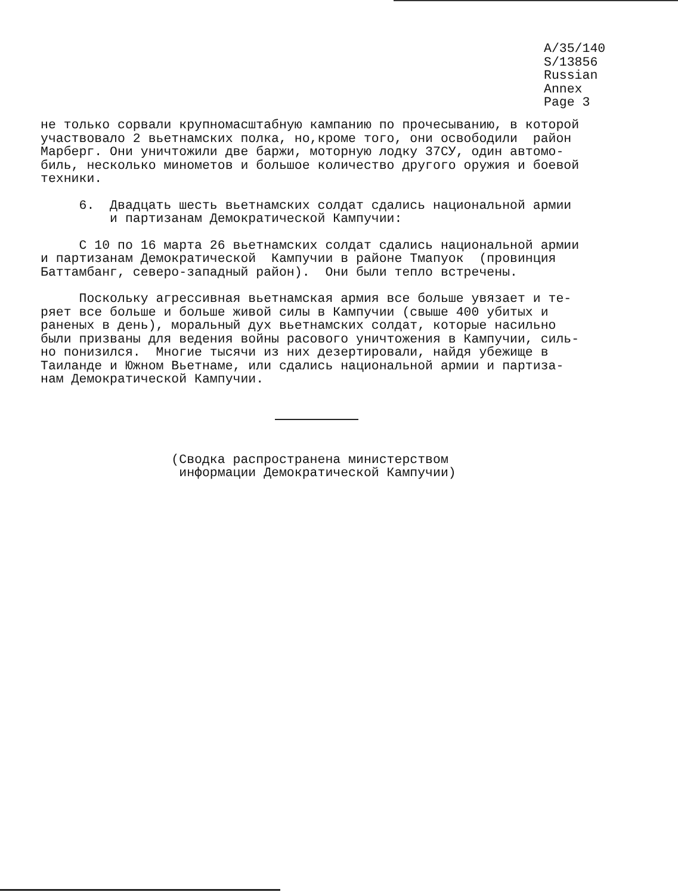A/35/140
S/13856
Russian
Annex
Page 3
не только сорвали крупномасштабную кампанию по прочесыванию, в которой участвовало 2 вьетнамских полка, но,кроме того, они освободили район Марберг. Они уничтожили две баржи, моторную лодку 37СУ, один автомо- биль, несколько минометов и большое количество другого оружия и боевой техники.
6. Двадцать шесть вьетнамских солдат сдались национальной армии и партизанам Демократической Кампучии:
С 10 по 16 марта 26 вьетнамских солдат сдались национальной армии и партизанам Демократической Кампучии в районе Тмапуок (провинция Баттамбанг, северо-западный район). Они были тепло встречены.
Поскольку агрессивная вьетнамская армия все больше увязает и те- ряет все больше и больше живой силы в Кампучии (свыше 400 убитых и раненых в день), моральный дух вьетнамских солдат, которые насильно были призваны для ведения войны расового уничтожения в Кампучии, силь- но понизился. Многие тысячи из них дезертировали, найдя убежище в Таиланде и Южном Вьетнаме, или сдались национальной армии и партиза- нам Демократической Кампучии.
(Сводка распространена министерством информации Демократической Кампучии)